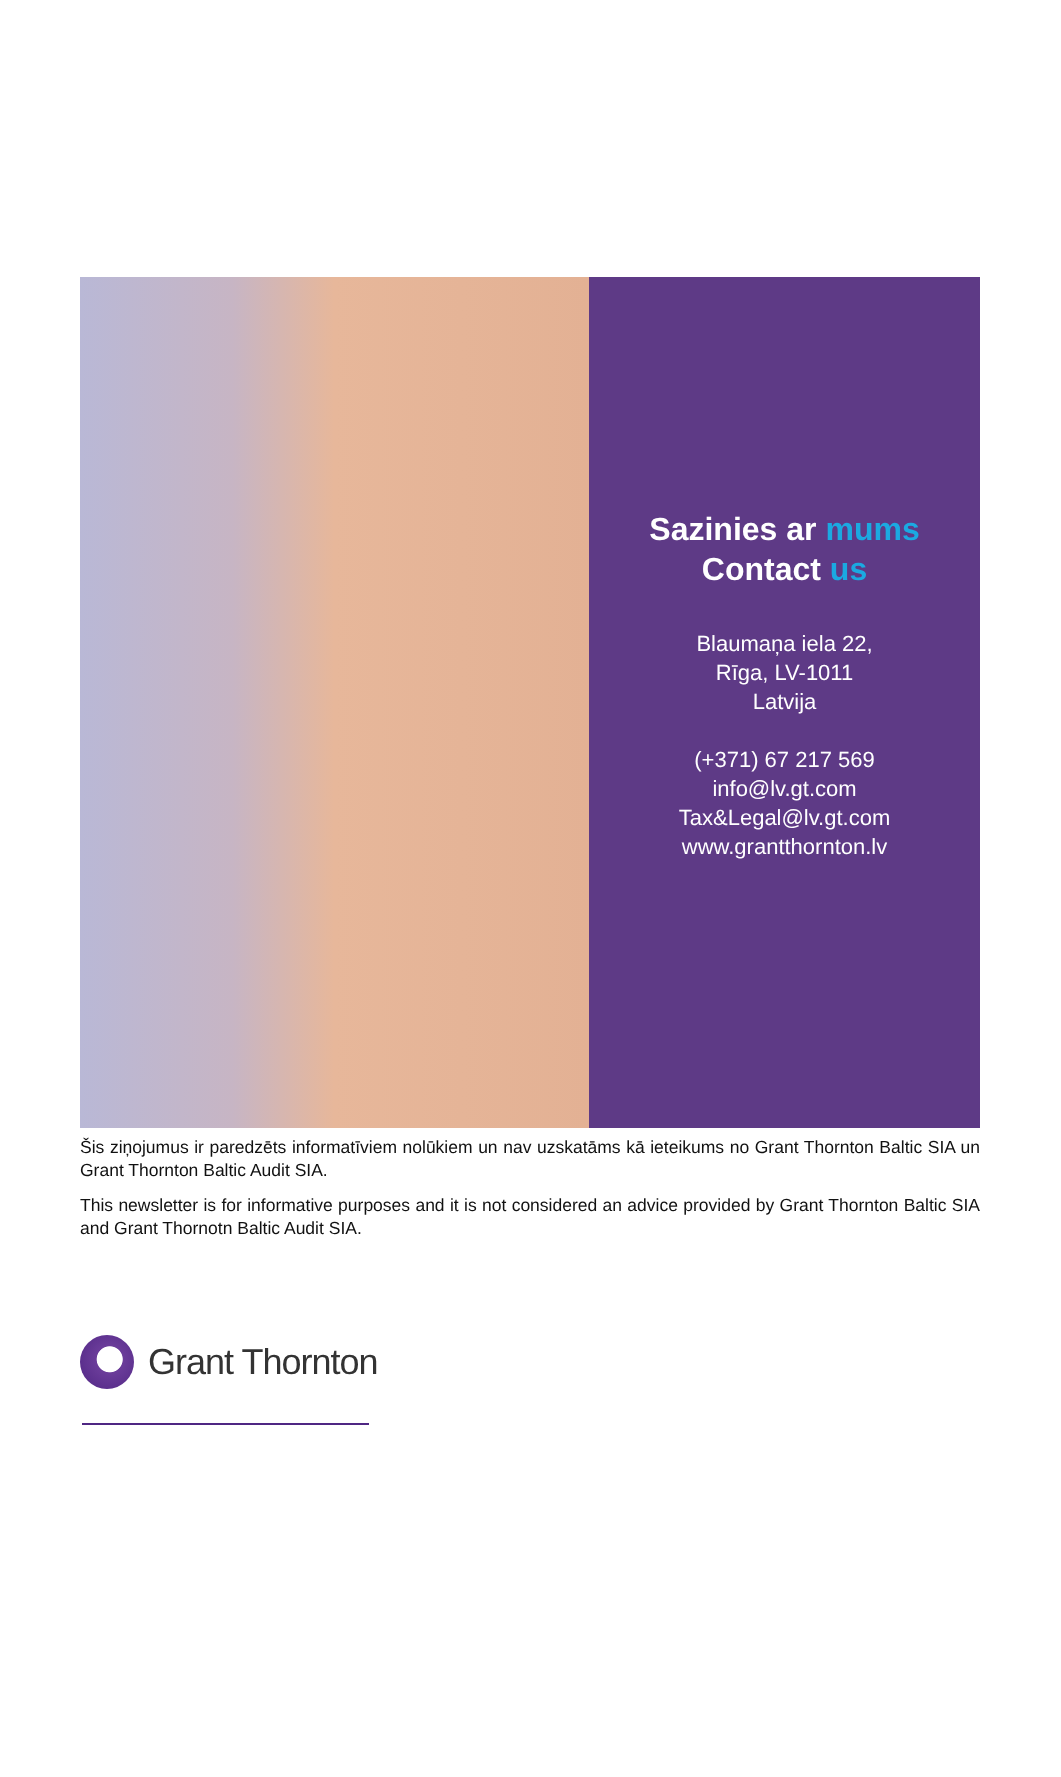Sazinies ar mums
Contact us
Blaumaņa iela 22,
Rīga, LV-1011
Latvija
(+371) 67 217 569
info@lv.gt.com
Tax&Legal@lv.gt.com
www.grantthornton.lv
Šis ziņojumus ir paredzēts informatīviem nolūkiem un nav uzskatāms kā ieteikums no Grant Thornton Baltic SIA un Grant Thornton Baltic Audit SIA.
This newsletter is for informative purposes and it is not considered an advice provided by Grant Thornton Baltic SIA and Grant Thornotn Baltic Audit SIA.
Grant Thornton